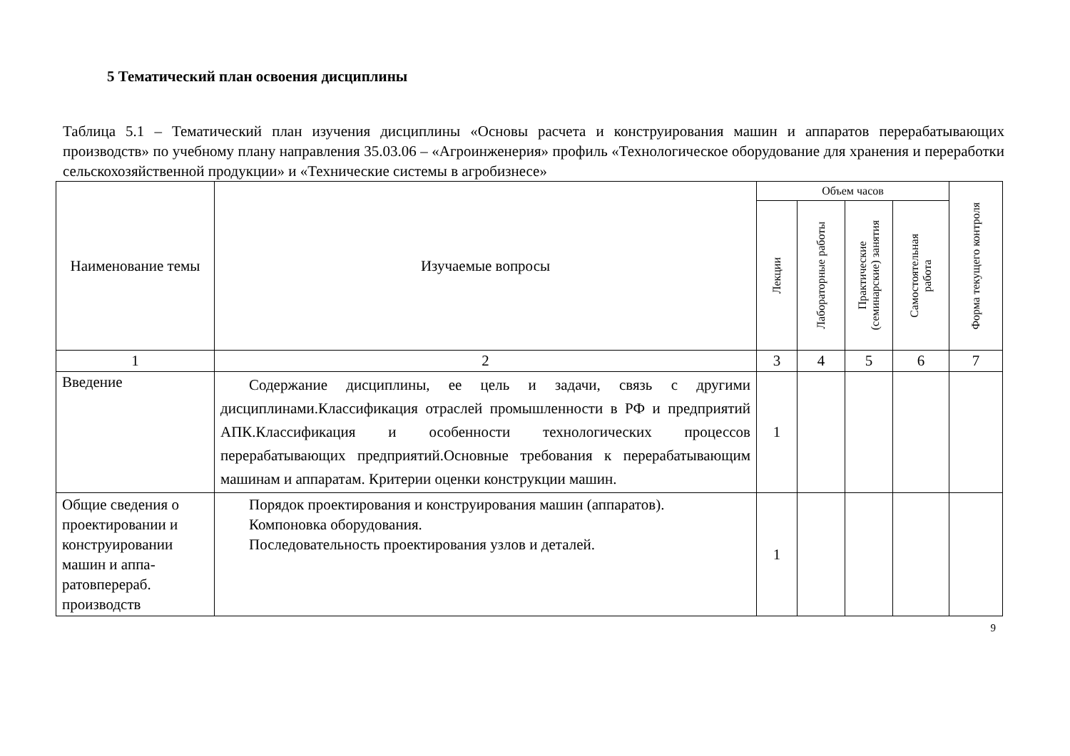5 Тематический план освоения дисциплины
Таблица 5.1 – Тематический план изучения дисциплины «Основы расчета и конструирования машин и аппаратов перерабатывающих производств» по учебному плану направления 35.03.06 – «Агроинженерия» профиль «Технологическое оборудование для хранения и переработки сельскохозяйственной продукции» и «Технические системы в агробизнесе»
| Наименование темы | Изучаемые вопросы | Объем часов | | | | Форма текущего контроля |
| --- | --- | --- | --- | --- | --- | --- |
| | | Лекции | Лабораторные работы | Практические (семинарские) занятия | Самостоятельная работа | |
| 1 | 2 | 3 | 4 | 5 | 6 | 7 |
| Введение | Содержание дисциплины, ее цель и задачи, связь с другими дисциплинами.Классификация отраслей промышленности в РФ и предприятий АПК.Классификация и особенности технологических процессов перерабатывающих предприятий.Основные требования к перерабатывающим машинам и аппаратам. Критерии оценки конструкции машин. | 1 | | | | |
| Общие сведения о проектировании и конструировании машин и аппа-ратовперераб. производств | Порядок проектирования и конструирования машин (аппаратов). Компоновка оборудования. Последовательность проектирования узлов и деталей. | 1 | | | | |
9